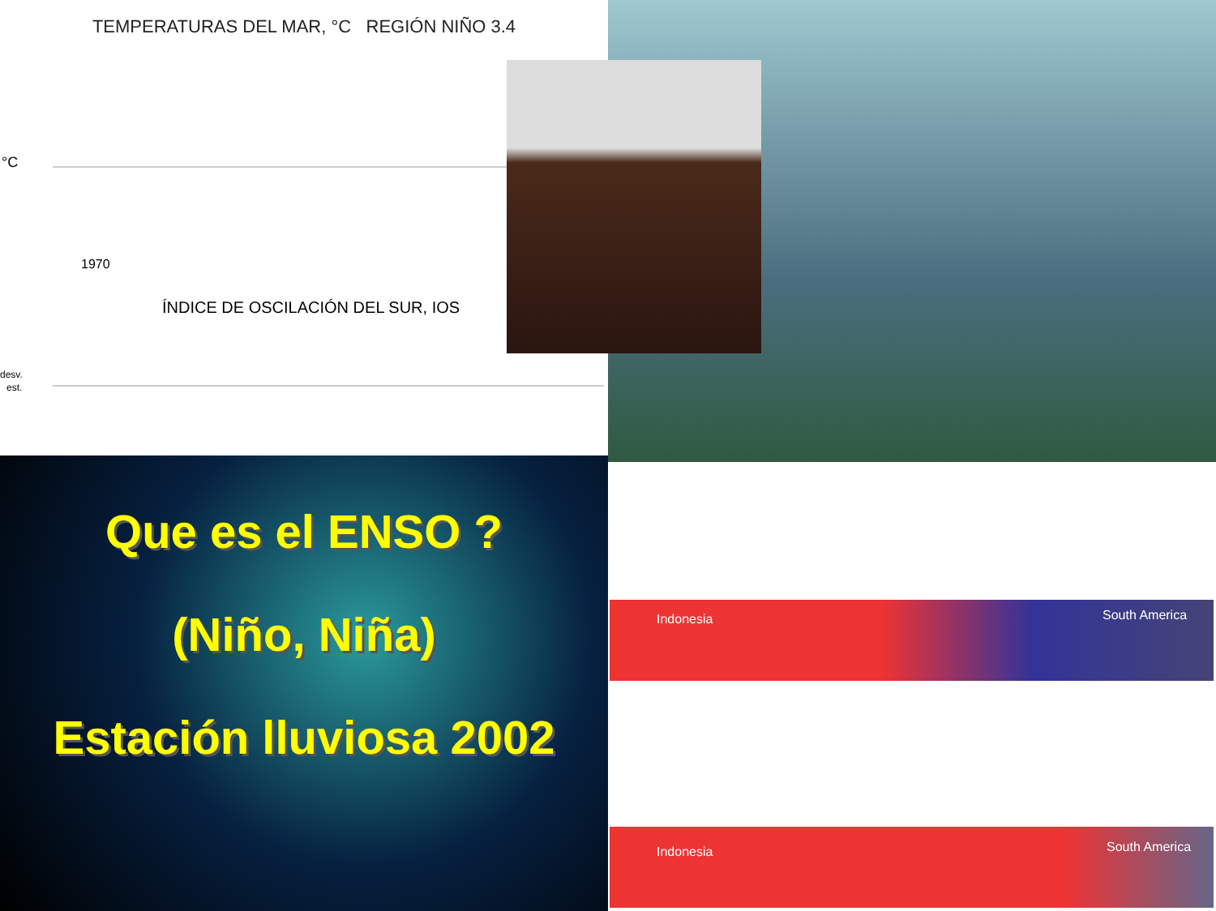TEMPERATURAS DEL MAR, °C REGIÓN NIÑO 3.4
°C
1970
ÍNDICE DE OSCILACIÓN DEL SUR, IOS
desv.
est.
Que es el ENSO ?
(Niño, Niña)
Estación lluviosa 2002
Indonesia South America
Indonesia South America